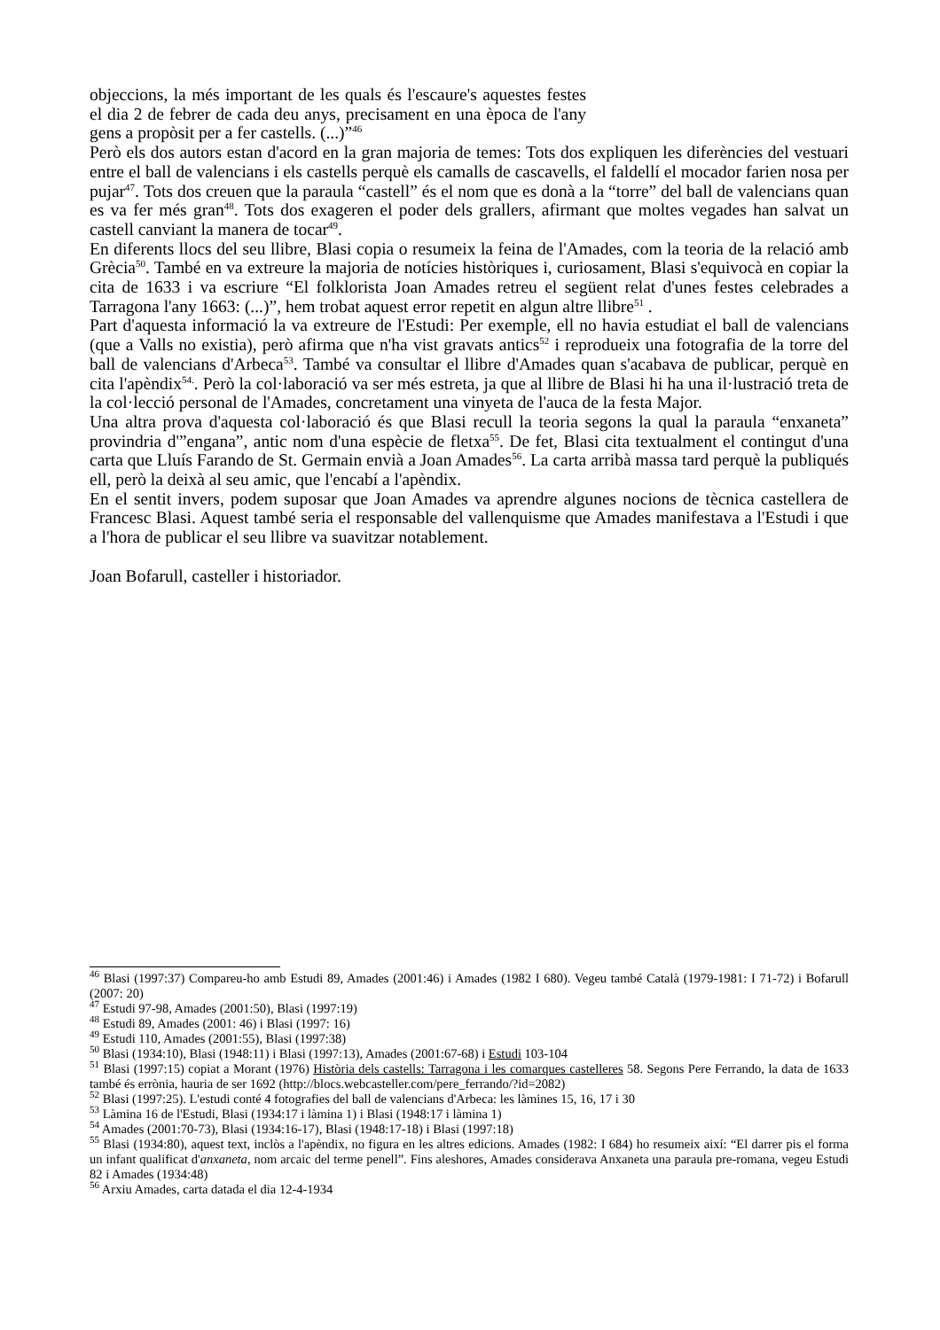objeccions, la més important de les quals és l'escaure's aquestes festes el dia 2 de febrer de cada deu anys, precisament en una època de l'any gens a propòsit per a fer castells. (...)”<sup>46</sup>
Però els dos autors estan d'acord en la gran majoria de temes: Tots dos expliquen les diferències del vestuari entre el ball de valencians i els castells perquè els camalls de cascavells, el faldellí el mocador farien nosa per pujar<sup>47</sup>. Tots dos creuen que la paraula “castell” és el nom que es donà a la “torre” del ball de valencians quan es va fer més gran<sup>48</sup>. Tots dos exageren el poder dels grallers, afirmant que moltes vegades han salvat un castell canviant la manera de tocar<sup>49</sup>.
En diferents llocs del seu llibre, Blasi copia o resumeix la feina de l'Amades, com la teoria de la relació amb Grècia<sup>50</sup>. També en va extreure la majoria de notícies històriques i, curiosament, Blasi s'equivocà en copiar la cita de 1633 i va escriure “El folklorista Joan Amades retreu el següent relat d'unes festes celebrades a Tarragona l'any 1663: (...)”, hem trobat aquest error repetit en algun altre llibre<sup>51</sup> .
Part d'aquesta informació la va extreure de l'Estudi: Per exemple, ell no havia estudiat el ball de valencians (que a Valls no existia), però afirma que n'ha vist gravats antics<sup>52</sup> i reprodueix una fotografia de la torre del ball de valencians d'Arbeca<sup>53</sup>. També va consultar el llibre d'Amades quan s'acabava de publicar, perquè en cita l'apèndix<sup>54.</sup>. Però la col·laboració va ser més estreta, ja que al llibre de Blasi hi ha una il·lustració treta de la col·lecció personal de l'Amades, concretament una vinyeta de l'auca de la festa Major.
Una altra prova d'aquesta col·laboració és que Blasi recull la teoria segons la qual la paraula “enxaneta” provindria d'”engana”, antic nom d'una espècie de fletxa<sup>55</sup>. De fet, Blasi cita textualment el contingut d'una carta que Lluís Farando de St. Germain envià a Joan Amades<sup>56</sup>. La carta arribà massa tard perquè la publiqués ell, però la deixà al seu amic, que l'encabí a l'apèndix.
En el sentit invers, podem suposar que Joan Amades va aprendre algunes nocions de tècnica castellera de Francesc Blasi. Aquest també seria el responsable del vallenquisme que Amades manifestava a l'Estudi i que a l'hora de publicar el seu llibre va suavitzar notablement.
Joan Bofarull, casteller i historiador.
<sup>46</sup> Blasi (1997:37) Compareu-ho amb Estudi 89, Amades (2001:46) i Amades (1982 I 680). Vegeu també Català (1979-1981: I 71-72) i Bofarull (2007: 20)
<sup>47</sup> Estudi 97-98, Amades (2001:50), Blasi (1997:19)
<sup>48</sup> Estudi 89, Amades (2001: 46) i Blasi (1997: 16)
<sup>49</sup> Estudi 110, Amades (2001:55), Blasi (1997:38)
<sup>50</sup> Blasi (1934:10), Blasi (1948:11) i Blasi (1997:13), Amades (2001:67-68) i Estudi 103-104
<sup>51</sup> Blasi (1997:15) copiat a Morant (1976) Història dels castells: Tarragona i les comarques castelleres 58. Segons Pere Ferrando, la data de 1633 també és errònia, hauria de ser 1692 (http://blocs.webcasteller.com/pere_ferrando/?id=2082)
<sup>52</sup> Blasi (1997:25). L'estudi conté 4 fotografies del ball de valencians d'Arbeca: les làmines 15, 16, 17 i 30
<sup>53</sup> Làmina 16 de l'Estudi, Blasi (1934:17 i làmina 1) i Blasi (1948:17 i làmina 1)
<sup>54</sup> Amades (2001:70-73), Blasi (1934:16-17), Blasi (1948:17-18) i Blasi (1997:18)
<sup>55</sup> Blasi (1934:80), aquest text, inclòs a l'apèndix, no figura en les altres edicions. Amades (1982: I 684) ho resumeix així: “El darrer pis el forma un infant qualificat d'anxaneta, nom arcaic del terme penell”. Fins aleshores, Amades considerava Anxaneta una paraula pre-romana, vegeu Estudi 82 i Amades (1934:48)
<sup>56</sup> Arxiu Amades, carta datada el dia 12-4-1934